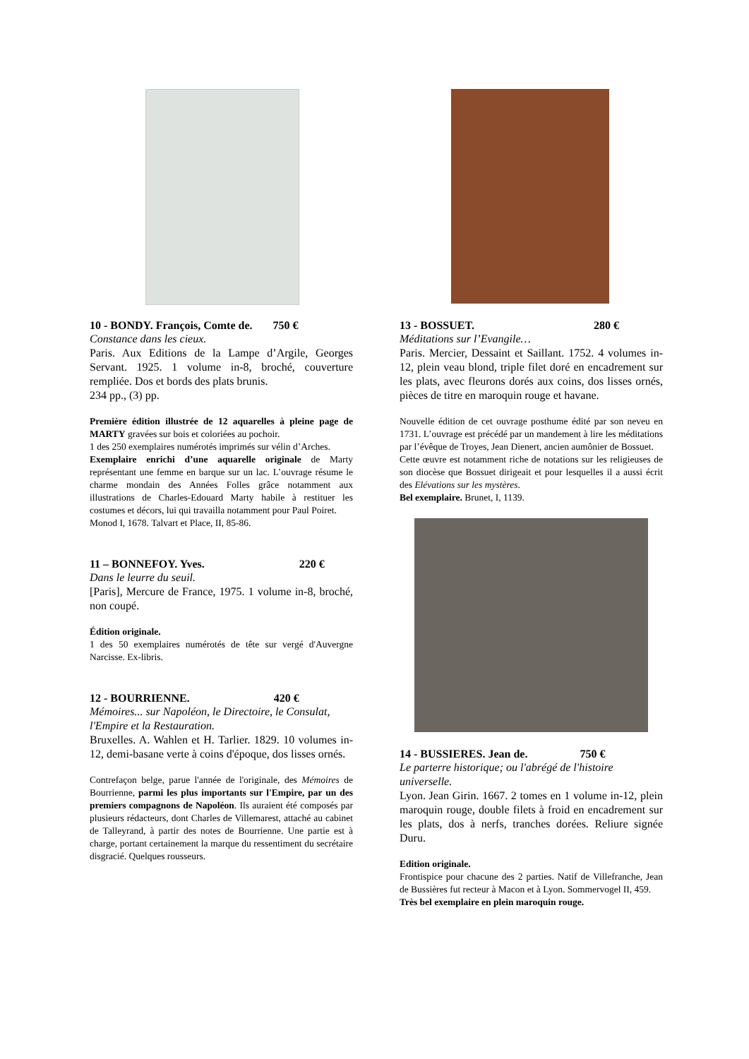10 - BONDY. François, Comte de. 750 €
Constance dans les cieux.
Paris. Aux Editions de la Lampe d’Argile, Georges Servant. 1925. 1 volume in-8, broché, couverture rempliée. Dos et bords des plats brunis.
234 pp., (3) pp.
Première édition illustrée de 12 aquarelles à pleine page de MARTY gravées sur bois et coloriées au pochoir.
1 des 250 exemplaires numérotés imprimés sur vélin d’Arches.
Exemplaire enrichi d’une aquarelle originale de Marty représentant une femme en barque sur un lac. L’ouvrage résume le charme mondain des Années Folles grâce notamment aux illustrations de Charles-Edouard Marty habile à restituer les costumes et décors, lui qui travailla notamment pour Paul Poiret.
Monod I, 1678. Talvart et Place, II, 85-86.
11 – BONNEFOY. Yves. 220 €
Dans le leurre du seuil.
[Paris], Mercure de France, 1975. 1 volume in-8, broché, non coupé.
Édition originale.
1 des 50 exemplaires numérotés de tête sur vergé d'Auvergne Narcisse. Ex-libris.
12 - BOURRIENNE. 420 €
Mémoires... sur Napoléon, le Directoire, le Consulat, l'Empire et la Restauration.
Bruxelles. A. Wahlen et H. Tarlier. 1829. 10 volumes in-12, demi-basane verte à coins d'époque, dos lisses ornés.
Contrefaçon belge, parue l'année de l'originale, des Mémoires de Bourrienne, parmi les plus importants sur l'Empire, par un des premiers compagnons de Napoléon. Ils auraient été composés par plusieurs rédacteurs, dont Charles de Villemarest, attaché au cabinet de Talleyrand, à partir des notes de Bourrienne. Une partie est à charge, portant certainement la marque du ressentiment du secrétaire disgracié. Quelques rousseurs.
13 - BOSSUET. 280 €
Méditations sur l’Evangile…
Paris. Mercier, Dessaint et Saillant. 1752. 4 volumes in-12, plein veau blond, triple filet doré en encadrement sur les plats, avec fleurons dorés aux coins, dos lisses ornés, pièces de titre en maroquin rouge et havane.
Nouvelle édition de cet ouvrage posthume édité par son neveu en 1731. L’ouvrage est précédé par un mandement à lire les méditations par l’évêque de Troyes, Jean Dienert, ancien aumônier de Bossuet.
Cette œuvre est notamment riche de notations sur les religieuses de son diocèse que Bossuet dirigeait et pour lesquelles il a aussi écrit des Elévations sur les mystères.
Bel exemplaire. Brunet, I, 1139.
14 - BUSSIERES. Jean de. 750 €
Le parterre historique; ou l'abrégé de l'histoire universelle.
Lyon. Jean Girin. 1667. 2 tomes en 1 volume in-12, plein maroquin rouge, double filets à froid en encadrement sur les plats, dos à nerfs, tranches dorées. Reliure signée Duru.
Edition originale.
Frontispice pour chacune des 2 parties. Natif de Villefranche, Jean de Bussières fut recteur à Macon et à Lyon. Sommervogel II, 459.
Très bel exemplaire en plein maroquin rouge.